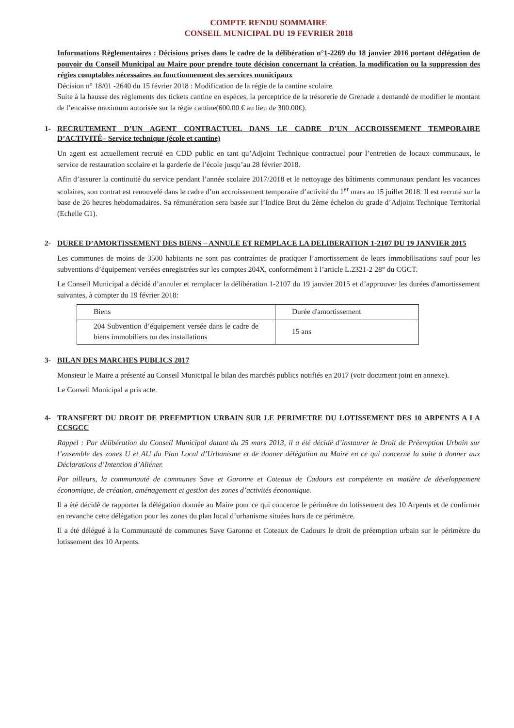COMPTE RENDU SOMMAIRE
CONSEIL MUNICIPAL DU 19 FEVRIER 2018
Informations Règlementaires : Décisions prises dans le cadre de la délibération n°1-2269 du 18 janvier 2016 portant délégation de pouvoir du Conseil Municipal au Maire pour prendre toute décision concernant la création, la modification ou la suppression des régies comptables nécessaires au fonctionnement des services municipaux
Décision n° 18/01 -2640 du 15 février 2018 : Modification de la régie de la cantine scolaire.
Suite à la hausse des règlements des tickets cantine en espèces, la perceptrice de la trésorerie de Grenade a demandé de modifier le montant de l’encaisse maximum autorisée sur la régie cantine(600.00 € au lieu de 300.00€).
1- RECRUTEMENT D’UN AGENT CONTRACTUEL DANS LE CADRE D’UN ACCROISSEMENT TEMPORAIRE D’ACTIVITÉ– Service technique (école et cantine)
Un agent est actuellement recruté en CDD public en tant qu’Adjoint Technique contractuel pour l’entretien de locaux communaux, le service de restauration scolaire et la garderie de l’école jusqu’au 28 février 2018.
Afin d’assurer la continuité du service pendant l’année scolaire 2017/2018 et le nettoyage des bâtiments communaux pendant les vacances scolaires, son contrat est renouvelé dans le cadre d’un accroissement temporaire d’activité du 1<sup>er</sup> mars au 15 juillet 2018. Il est recruté sur la base de 26 heures hebdomadaires. Sa rémunération sera basée sur l’Indice Brut du 2ème échelon du grade d’Adjoint Technique Territorial (Echelle C1).
2- DUREE D’AMORTISSEMENT DES BIENS – ANNULE ET REMPLACE LA DELIBERATION 1-2107 DU 19 JANVIER 2015
Les communes de moins de 3500 habitants ne sont pas contraintes de pratiquer l’amortissement de leurs immobilisations sauf pour les subventions d’équipement versées enregistrées sur les comptes 204X, conformément à l’article L.2321-2 28° du CGCT.
Le Conseil Municipal a décidé d’annuler et remplacer la délibération 1-2107 du 19 janvier 2015 et d’approuver les durées d'amortissement suivantes, à compter du 19 février 2018:
| Biens | Durée d'amortissement |
| 204 Subvention d’équipement versée dans le cadre de biens immobiliers ou des installations | 15 ans |
3- BILAN DES MARCHES PUBLICS 2017
Monsieur le Maire a présenté au Conseil Municipal le bilan des marchés publics notifiés en 2017 (voir document joint en annexe).
Le Conseil Municipal a pris acte.
4- TRANSFERT DU DROIT DE PREEMPTION URBAIN SUR LE PERIMETRE DU LOTISSEMENT DES 10 ARPENTS A LA CCSGCC
Rappel : Par délibération du Conseil Municipal datant du 25 mars 2013, il a été décidé d’instaurer le Droit de Préemption Urbain sur l’ensemble des zones U et AU du Plan Local d’Urbanisme et de donner délégation au Maire en ce qui concerne la suite à donner aux Déclarations d’Intention d’Aliéner.
Par ailleurs, la communauté de communes Save et Garonne et Coteaux de Cadours est compétente en matière de développement économique, de création, aménagement et gestion des zones d’activités économique.
Il a été décidé de rapporter la délégation donnée au Maire pour ce qui concerne le périmètre du lotissement des 10 Arpents et de confirmer en revanche cette délégation pour les zones du plan local d’urbanisme situées hors de ce périmètre.
Il a été délégué à la Communauté de communes Save Garonne et Coteaux de Cadours le droit de préemption urbain sur le périmètre du lotissement des 10 Arpents.